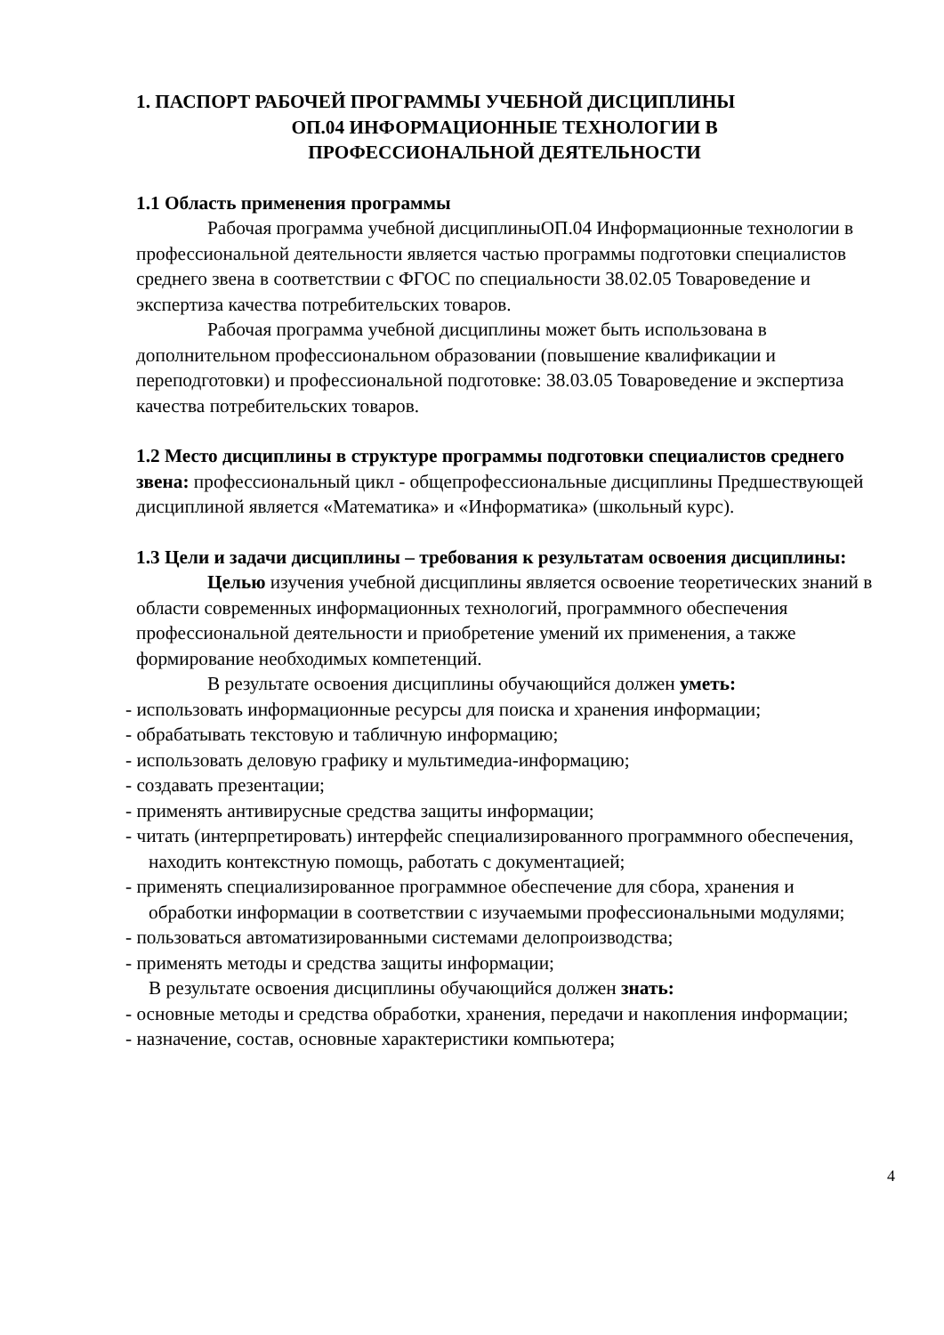1. ПАСПОРТ РАБОЧЕЙ ПРОГРАММЫ УЧЕБНОЙ ДИСЦИПЛИНЫ
ОП.04 ИНФОРМАЦИОННЫЕ ТЕХНОЛОГИИ В
ПРОФЕССИОНАЛЬНОЙ ДЕЯТЕЛЬНОСТИ
1.1 Область применения программы
Рабочая программа учебной дисциплиныОП.04 Информационные технологии в профессиональной деятельности является частью программы подготовки специалистов среднего звена в соответствии с ФГОС по специальности 38.02.05 Товароведение и экспертиза качества потребительских товаров.
Рабочая программа учебной дисциплины может быть использована в дополнительном профессиональном образовании (повышение квалификации и переподготовки) и профессиональной подготовке: 38.03.05 Товароведение и экспертиза качества потребительских товаров.
1.2 Место дисциплины в структуре программы подготовки специалистов среднего звена: профессиональный цикл - общепрофессиональные дисциплины Предшествующей дисциплиной является «Математика» и «Информатика» (школьный курс).
1.3 Цели и задачи дисциплины – требования к результатам освоения дисциплины:
Целью изучения учебной дисциплины является освоение теоретических знаний в области современных информационных технологий, программного обеспечения профессиональной деятельности и приобретение умений их применения, а также формирование необходимых компетенций.
В результате освоения дисциплины обучающийся должен уметь:
- использовать информационные ресурсы для поиска и хранения информации;
- обрабатывать текстовую и табличную информацию;
- использовать деловую графику и мультимедиа-информацию;
- создавать презентации;
- применять антивирусные средства защиты информации;
- читать (интерпретировать) интерфейс специализированного программного обеспечения, находить контекстную помощь, работать с документацией;
- применять специализированное программное обеспечение для сбора, хранения и обработки информации в соответствии с изучаемыми профессиональными модулями;
- пользоваться автоматизированными системами делопроизводства;
- применять методы и средства защиты информации;
В результате освоения дисциплины обучающийся должен знать:
- основные методы и средства обработки, хранения, передачи и накопления информации;
- назначение, состав, основные характеристики компьютера;
4